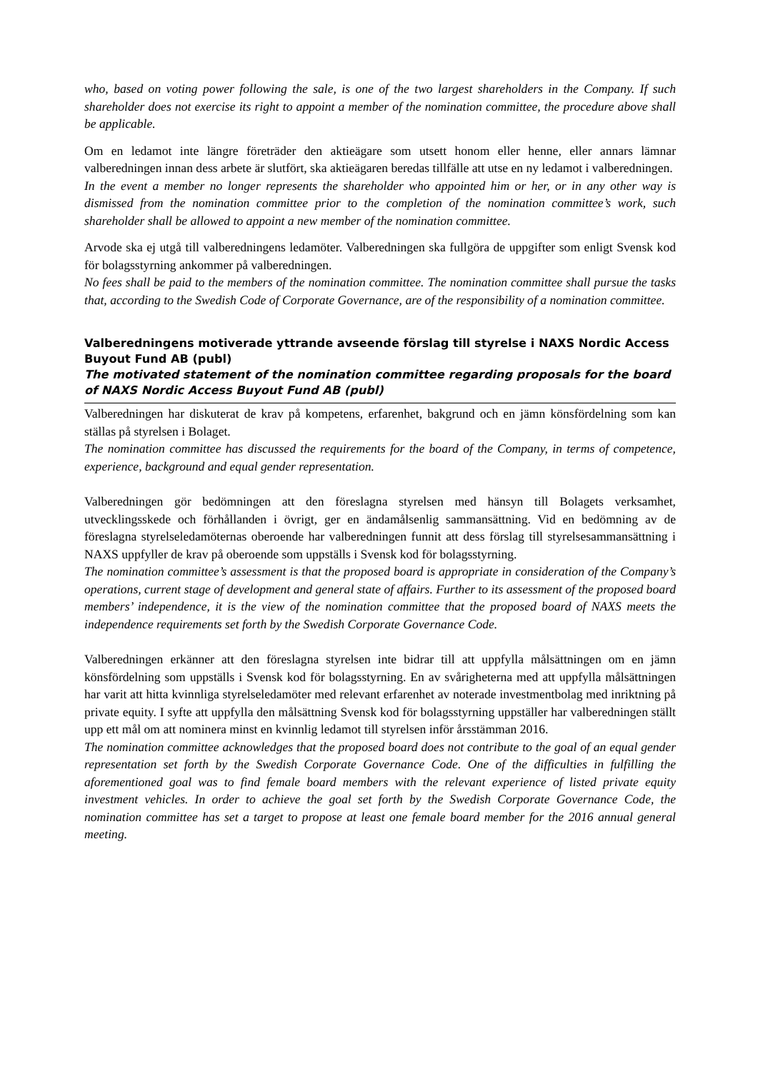who, based on voting power following the sale, is one of the two largest shareholders in the Company. If such shareholder does not exercise its right to appoint a member of the nomination committee, the procedure above shall be applicable.
Om en ledamot inte längre företräder den aktieägare som utsett honom eller henne, eller annars lämnar valberedningen innan dess arbete är slutfört, ska aktieägaren beredas tillfälle att utse en ny ledamot i valberedningen.
In the event a member no longer represents the shareholder who appointed him or her, or in any other way is dismissed from the nomination committee prior to the completion of the nomination committee’s work, such shareholder shall be allowed to appoint a new member of the nomination committee.
Arvode ska ej utgå till valberedningens ledamöter. Valberedningen ska fullgöra de uppgifter som enligt Svensk kod för bolagsstyrning ankommer på valberedningen.
No fees shall be paid to the members of the nomination committee. The nomination committee shall pursue the tasks that, according to the Swedish Code of Corporate Governance, are of the responsibility of a nomination committee.
Valberedningens motiverade yttrande avseende förslag till styrelse i NAXS Nordic Access Buyout Fund AB (publ)
The motivated statement of the nomination committee regarding proposals for the board of NAXS Nordic Access Buyout Fund AB (publ)
Valberedningen har diskuterat de krav på kompetens, erfarenhet, bakgrund och en jämn könsfördelning som kan ställas på styrelsen i Bolaget.
The nomination committee has discussed the requirements for the board of the Company, in terms of competence, experience, background and equal gender representation.
Valberedningen gör bedömningen att den föreslagna styrelsen med hänsyn till Bolagets verksamhet, utvecklingsskede och förhållanden i övrigt, ger en ändamålsenlig sammansättning. Vid en bedömning av de föreslagna styrelseledamöternas oberoende har valberedningen funnit att dess förslag till styrelsesammansättning i NAXS uppfyller de krav på oberoende som uppställs i Svensk kod för bolagsstyrning.
The nomination committee’s assessment is that the proposed board is appropriate in consideration of the Company’s operations, current stage of development and general state of affairs. Further to its assessment of the proposed board members’ independence, it is the view of the nomination committee that the proposed board of NAXS meets the independence requirements set forth by the Swedish Corporate Governance Code.
Valberedningen erkänner att den föreslagna styrelsen inte bidrar till att uppfylla målsättningen om en jämn könsfördelning som uppställs i Svensk kod för bolagsstyrning. En av svårigheterna med att uppfylla målsättningen har varit att hitta kvinnliga styrelseledamöter med relevant erfarenhet av noterade investmentbolag med inriktning på private equity. I syfte att uppfylla den målsättning Svensk kod för bolagsstyrning uppställer har valberedningen ställt upp ett mål om att nominera minst en kvinnlig ledamot till styrelsen inför årsstämman 2016.
The nomination committee acknowledges that the proposed board does not contribute to the goal of an equal gender representation set forth by the Swedish Corporate Governance Code. One of the difficulties in fulfilling the aforementioned goal was to find female board members with the relevant experience of listed private equity investment vehicles. In order to achieve the goal set forth by the Swedish Corporate Governance Code, the nomination committee has set a target to propose at least one female board member for the 2016 annual general meeting.